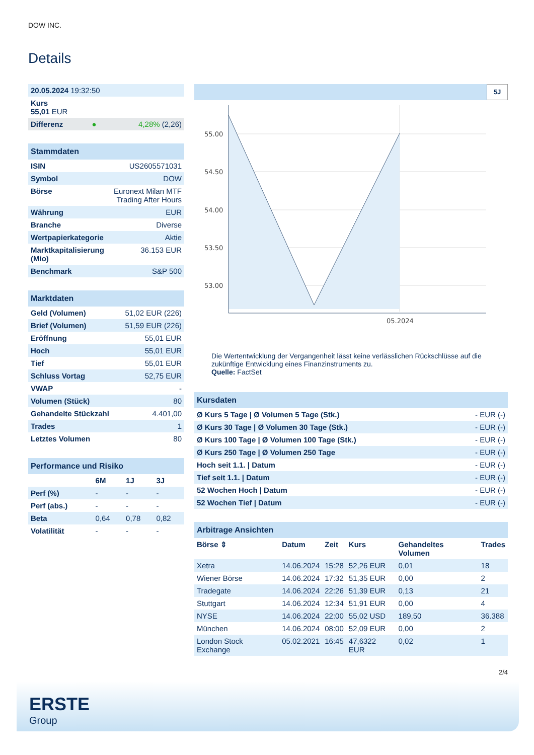DOW INC.
Details
| 20.05.2024 19:32:50 | | |
| Kurs 55,01 EUR | | |
| Differenz | ● | 4,28% (2,26) |
| Stammdaten | |
| --- | --- |
| ISIN | US2605571031 |
| Symbol | DOW |
| Börse | Euronext Milan MTF Trading After Hours |
| Währung | EUR |
| Branche | Diverse |
| Wertpapierkategorie | Aktie |
| Marktkapitalisierung (Mio) | 36.153 EUR |
| Benchmark | S&P 500 |
| Marktdaten | |
| --- | --- |
| Geld (Volumen) | 51,02 EUR (226) |
| Brief (Volumen) | 51,59 EUR (226) |
| Eröffnung | 55,01 EUR |
| Hoch | 55,01 EUR |
| Tief | 55,01 EUR |
| Schluss Vortag | 52,75 EUR |
| VWAP | - |
| Volumen (Stück) | 80 |
| Gehandelte Stückzahl | 4.401,00 |
| Trades | 1 |
| Letztes Volumen | 80 |
| Performance und Risiko | | | |
| --- | --- | --- | --- |
| | 6M | 1J | 3J |
| Perf (%) | - | - | - |
| Perf (abs.) | - | - | - |
| Beta | 0,64 | 0,78 | 0,82 |
| Volatilität | - | - | - |
5J
55.00
54.50
54.00
53.50
53.00
05.2024
Die Wertentwicklung der Vergangenheit lässt keine verlässlichen Rückschlüsse auf die zukünftige Entwicklung eines Finanzinstruments zu.
Quelle: FactSet
| Kursdaten | |
| --- | --- |
| Ø Kurs 5 Tage / Ø Volumen 5 Tage (Stk.) | - EUR (-) |
| Ø Kurs 30 Tage / Ø Volumen 30 Tage (Stk.) | - EUR (-) |
| Ø Kurs 100 Tage / Ø Volumen 100 Tage (Stk.) | - EUR (-) |
| Ø Kurs 250 Tage / Ø Volumen 250 Tage | - EUR (-) |
| Hoch seit 1.1. / Datum | - EUR (-) |
| Tief seit 1.1. / Datum | - EUR (-) |
| 52 Wochen Hoch / Datum | - EUR (-) |
| 52 Wochen Tief / Datum | - EUR (-) |
| Arbitrage Ansichten | | | | | |
| --- | --- | --- | --- | --- | --- |
| Börse ⇕ | Datum | Zeit | Kurs | Gehandeltes Volumen | Trades |
| Xetra | 14.06.2024 | 15:28 | 52,26 EUR | 0,01 | 18 |
| Wiener Börse | 14.06.2024 | 17:32 | 51,35 EUR | 0,00 | 2 |
| Tradegate | 14.06.2024 | 22:26 | 51,39 EUR | 0,13 | 21 |
| Stuttgart | 14.06.2024 | 12:34 | 51,91 EUR | 0,00 | 4 |
| NYSE | 14.06.2024 | 22:00 | 55,02 USD | 189,50 | 36.388 |
| München | 14.06.2024 | 08:00 | 52,09 EUR | 0,00 | 2 |
| London Stock Exchange | 05.02.2021 | 16:45 | 47,6322 EUR | 0,02 | 1 |
2/4
ERSTE
Group